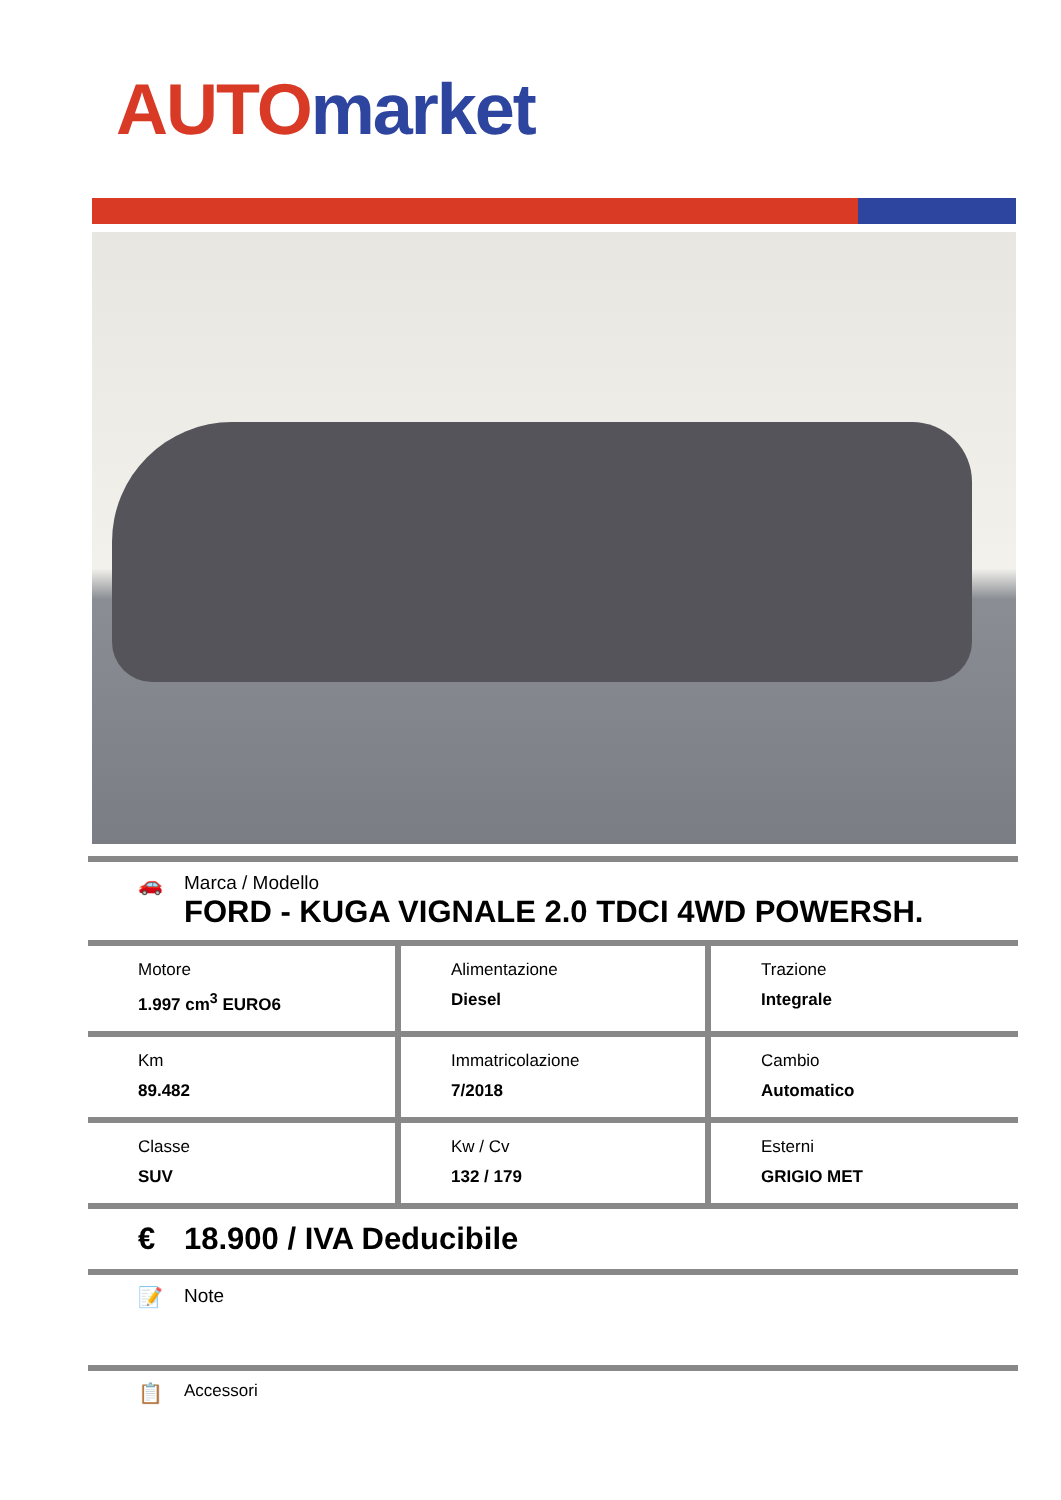AUTO market
🚗 Marca / Modello
FORD - KUGA VIGNALE 2.0 TDCI 4WD POWERSH.
| Motore 1.997 cm<sup>3</sup> EURO6 | Alimentazione Diesel | Trazione Integrale |
| Km 89.482 | Immatricolazione 7/2018 | Cambio Automatico |
| Classe SUV | Kw / Cv 132 / 179 | Esterni GRIGIO MET |
€ 18.900 / IVA Deducibile
📝 Note
📋
Accessori